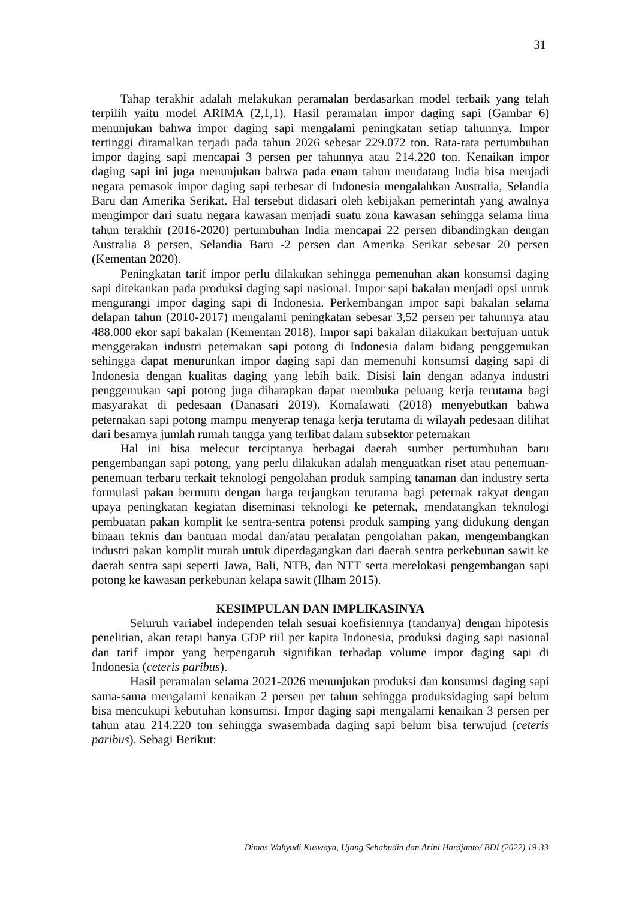31
Tahap terakhir adalah melakukan peramalan berdasarkan model terbaik yang telah terpilih yaitu model ARIMA (2,1,1). Hasil peramalan impor daging sapi (Gambar 6) menunjukan bahwa impor daging sapi mengalami peningkatan setiap tahunnya. Impor tertinggi diramalkan terjadi pada tahun 2026 sebesar 229.072 ton. Rata-rata pertumbuhan impor daging sapi mencapai 3 persen per tahunnya atau 214.220 ton. Kenaikan impor daging sapi ini juga menunjukan bahwa pada enam tahun mendatang India bisa menjadi negara pemasok impor daging sapi terbesar di Indonesia mengalahkan Australia, Selandia Baru dan Amerika Serikat. Hal tersebut didasari oleh kebijakan pemerintah yang awalnya mengimpor dari suatu negara kawasan menjadi suatu zona kawasan sehingga selama lima tahun terakhir (2016-2020) pertumbuhan India mencapai 22 persen dibandingkan dengan Australia 8 persen, Selandia Baru -2 persen dan Amerika Serikat sebesar 20 persen (Kementan 2020).
Peningkatan tarif impor perlu dilakukan sehingga pemenuhan akan konsumsi daging sapi ditekankan pada produksi daging sapi nasional. Impor sapi bakalan menjadi opsi untuk mengurangi impor daging sapi di Indonesia. Perkembangan impor sapi bakalan selama delapan tahun (2010-2017) mengalami peningkatan sebesar 3,52 persen per tahunnya atau 488.000 ekor sapi bakalan (Kementan 2018). Impor sapi bakalan dilakukan bertujuan untuk menggerakan industri peternakan sapi potong di Indonesia dalam bidang penggemukan sehingga dapat menurunkan impor daging sapi dan memenuhi konsumsi daging sapi di Indonesia dengan kualitas daging yang lebih baik. Disisi lain dengan adanya industri penggemukan sapi potong juga diharapkan dapat membuka peluang kerja terutama bagi masyarakat di pedesaan (Danasari 2019). Komalawati (2018) menyebutkan bahwa peternakan sapi potong mampu menyerap tenaga kerja terutama di wilayah pedesaan dilihat dari besarnya jumlah rumah tangga yang terlibat dalam subsektor peternakan
Hal ini bisa melecut terciptanya berbagai daerah sumber pertumbuhan baru pengembangan sapi potong, yang perlu dilakukan adalah menguatkan riset atau penemuan-penemuan terbaru terkait teknologi pengolahan produk samping tanaman dan industry serta formulasi pakan bermutu dengan harga terjangkau terutama bagi peternak rakyat dengan upaya peningkatan kegiatan diseminasi teknologi ke peternak, mendatangkan teknologi pembuatan pakan komplit ke sentra-sentra potensi produk samping yang didukung dengan binaan teknis dan bantuan modal dan/atau peralatan pengolahan pakan, mengembangkan industri pakan komplit murah untuk diperdagangkan dari daerah sentra perkebunan sawit ke daerah sentra sapi seperti Jawa, Bali, NTB, dan NTT serta merelokasi pengembangan sapi potong ke kawasan perkebunan kelapa sawit (Ilham 2015).
KESIMPULAN DAN IMPLIKASINYA
Seluruh variabel independen telah sesuai koefisiennya (tandanya) dengan hipotesis penelitian, akan tetapi hanya GDP riil per kapita Indonesia, produksi daging sapi nasional dan tarif impor yang berpengaruh signifikan terhadap volume impor daging sapi di Indonesia (ceteris paribus).
Hasil peramalan selama 2021-2026 menunjukan produksi dan konsumsi daging sapi sama-sama mengalami kenaikan 2 persen per tahun sehingga produksidaging sapi belum bisa mencukupi kebutuhan konsumsi. Impor daging sapi mengalami kenaikan 3 persen per tahun atau 214.220 ton sehingga swasembada daging sapi belum bisa terwujud (ceteris paribus). Sebagi Berikut:
Dimas Wahyudi Kuswaya, Ujang Sehabudin dan Arini Hardjanto/ BDI (2022) 19-33